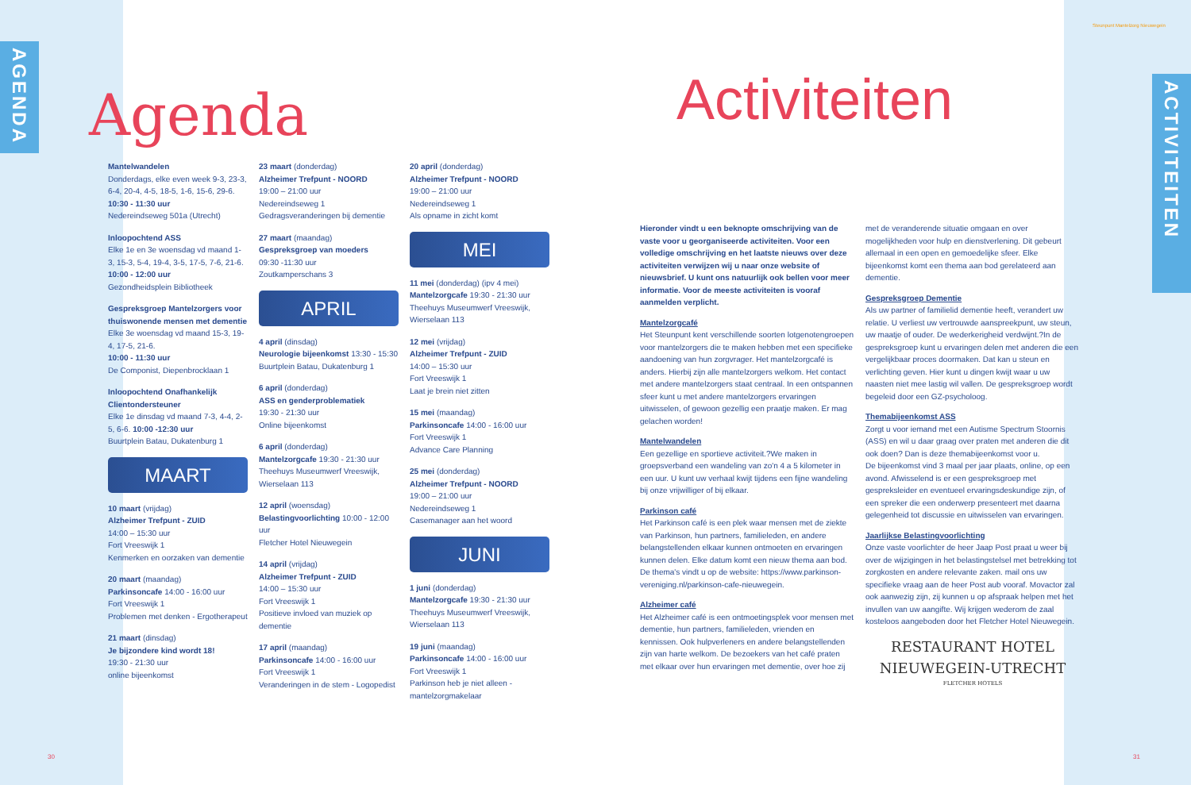AGENDA
ACTIVITEITEN
Agenda Activiteiten
Steunpunt Mantelzorg Nieuwegein
Mantelwandelen
Donderdags, elke even week 9-3, 23-3, 6-4, 20-4, 4-5, 18-5, 1-6, 15-6, 29-6. 10:30 - 11:30 uur
Nedereindseweg 501a (Utrecht)
Inloopochtend ASS
Elke 1e en 3e woensdag vd maand 1-3, 15-3, 5-4, 19-4, 3-5, 17-5, 7-6, 21-6. 10:00 - 12:00 uur
Gezondheidsplein Bibliotheek
Gespreksgroep Mantelzorgers voor thuiswonende mensen met dementie
Elke 3e woensdag vd maand 15-3, 19-4, 17-5, 21-6.
10:00 - 11:30 uur
De Componist, Diepenbrocklaan 1
Inloopochtend Onafhankelijk Clientondersteuner
Elke 1e dinsdag vd maand 7-3, 4-4, 2-5, 6-6. 10:00 -12:30 uur
Buurtplein Batau, Dukatenburg 1
MAART
10 maart (vrijdag)
Alzheimer Trefpunt - ZUID
14:00 – 15:30 uur
Fort Vreeswijk 1
Kenmerken en oorzaken van dementie
20 maart (maandag)
Parkinsoncafe 14:00 - 16:00 uur
Fort Vreeswijk 1
Problemen met denken - Ergotherapeut
21 maart (dinsdag)
Je bijzondere kind wordt 18!
19:30 - 21:30 uur
online bijeenkomst
23 maart (donderdag)
Alzheimer Trefpunt - NOORD
19:00 – 21:00 uur
Nedereindseweg 1
Gedragsveranderingen bij dementie
27 maart (maandag)
Gespreksgroep van moeders
09:30 -11:30 uur
Zoutkamperschans 3
APRIL
4 april (dinsdag)
Neurologie bijeenkomst 13:30 - 15:30
Buurtplein Batau, Dukatenburg 1
6 april (donderdag)
ASS en genderproblematiek
19:30 - 21:30 uur
Online bijeenkomst
6 april (donderdag)
Mantelzorgcafe 19:30 - 21:30 uur
Theehuys Museumwerf Vreeswijk, Wierselaan 113
12 april (woensdag)
Belastingvoorlichting 10:00 - 12:00 uur
Fletcher Hotel Nieuwegein
14 april (vrijdag)
Alzheimer Trefpunt - ZUID
14:00 – 15:30 uur
Fort Vreeswijk 1
Positieve invloed van muziek op dementie
17 april (maandag)
Parkinsoncafe 14:00 - 16:00 uur
Fort Vreeswijk 1
Veranderingen in de stem - Logopedist
20 april (donderdag)
Alzheimer Trefpunt - NOORD
19:00 – 21:00 uur
Nedereindseweg 1
Als opname in zicht komt
MEI
11 mei (donderdag) (ipv 4 mei)
Mantelzorgcafe 19:30 - 21:30 uur
Theehuys Museumwerf Vreeswijk, Wierselaan 113
12 mei (vrijdag)
Alzheimer Trefpunt - ZUID
14:00 – 15:30 uur
Fort Vreeswijk 1
Laat je brein niet zitten
15 mei (maandag)
Parkinsoncafe 14:00 - 16:00 uur
Fort Vreeswijk 1
Advance Care Planning
25 mei (donderdag)
Alzheimer Trefpunt - NOORD
19:00 – 21:00 uur
Nedereindseweg 1
Casemanager aan het woord
JUNI
1 juni (donderdag)
Mantelzorgcafe 19:30 - 21:30 uur
Theehuys Museumwerf Vreeswijk, Wierselaan 113
19 juni (maandag)
Parkinsoncafe 14:00 - 16:00 uur
Fort Vreeswijk 1
Parkinson heb je niet alleen - mantelzorgmakelaar
Hieronder vindt u een beknopte omschrijving van de vaste voor u georganiseerde activiteiten. Voor een volledige omschrijving en het laatste nieuws over deze activiteiten verwijzen wij u naar onze website of nieuwsbrief. U kunt ons natuurlijk ook bellen voor meer informatie. Voor de meeste activiteiten is vooraf aanmelden verplicht.
Mantelzorgcafé
Het Steunpunt kent verschillende soorten lotgenotengroepen voor mantelzorgers die te maken hebben met een specifieke aandoening van hun zorgvrager. Het mantelzorgcafé is anders. Hierbij zijn alle mantelzorgers welkom. Het contact met andere mantelzorgers staat centraal. In een ontspannen sfeer kunt u met andere mantelzorgers ervaringen uitwisselen, of gewoon gezellig een praatje maken. Er mag gelachen worden!
Mantelwandelen
Een gezellige en sportieve activiteit.?We maken in groepsverband een wandeling van zo'n 4 a 5 kilometer in een uur. U kunt uw verhaal kwijt tijdens een fijne wandeling bij onze vrijwilliger of bij elkaar.
Parkinson café
Het Parkinson café is een plek waar mensen met de ziekte van Parkinson, hun partners, familieleden, en andere belangstellenden elkaar kunnen ontmoeten en ervaringen kunnen delen. Elke datum komt een nieuw thema aan bod. De thema's vindt u op de website: https://www.parkinson-vereniging.nl/parkinson-cafe-nieuwegein.
Alzheimer café
Het Alzheimer café is een ontmoetingsplek voor mensen met dementie, hun partners, familieleden, vrienden en kennissen. Ook hulpverleners en andere belangstellenden zijn van harte welkom. De bezoekers van het café praten met elkaar over hun ervaringen met dementie, over hoe zij
met de veranderende situatie omgaan en over mogelijkheden voor hulp en dienstverlening. Dit gebeurt allemaal in een open en gemoedelijke sfeer. Elke bijeenkomst komt een thema aan bod gerelateerd aan dementie.
Gespreksgroep Dementie
Als uw partner of familielid dementie heeft, verandert uw relatie. U verliest uw vertrouwde aanspreekpunt, uw steun, uw maatje of ouder. De wederkerigheid verdwijnt.?In de gespreksgroep kunt u ervaringen delen met anderen die een vergelijkbaar proces doormaken. Dat kan u steun en verlichting geven. Hier kunt u dingen kwijt waar u uw naasten niet mee lastig wil vallen. De gespreksgroep wordt begeleid door een GZ-psycholoog.
Themabijeenkomst ASS
Zorgt u voor iemand met een Autisme Spectrum Stoornis (ASS) en wil u daar graag over praten met anderen die dit ook doen? Dan is deze themabijeenkomst voor u.
De bijeenkomst vind 3 maal per jaar plaats, online, op een avond. Afwisselend is er een gespreksgroep met gespreksleider en eventueel ervaringsdeskundige zijn, of een spreker die een onderwerp presenteert met daarna gelegenheid tot discussie en uitwisselen van ervaringen.
Jaarlijkse Belastingvoorlichting
Onze vaste voorlichter de heer Jaap Post praat u weer bij over de wijzigingen in het belastingstelsel met betrekking tot zorgkosten en andere relevante zaken. mail ons uw specifieke vraag aan de heer Post aub vooraf. Movactor zal ook aanwezig zijn, zij kunnen u op afspraak helpen met het invullen van uw aangifte. Wij krijgen wederom de zaal kosteloos aangeboden door het Fletcher Hotel Nieuwegein.
RESTAURANT HOTEL NIEUWEGEIN-UTRECHT
FLETCHER HOTELS
30 31